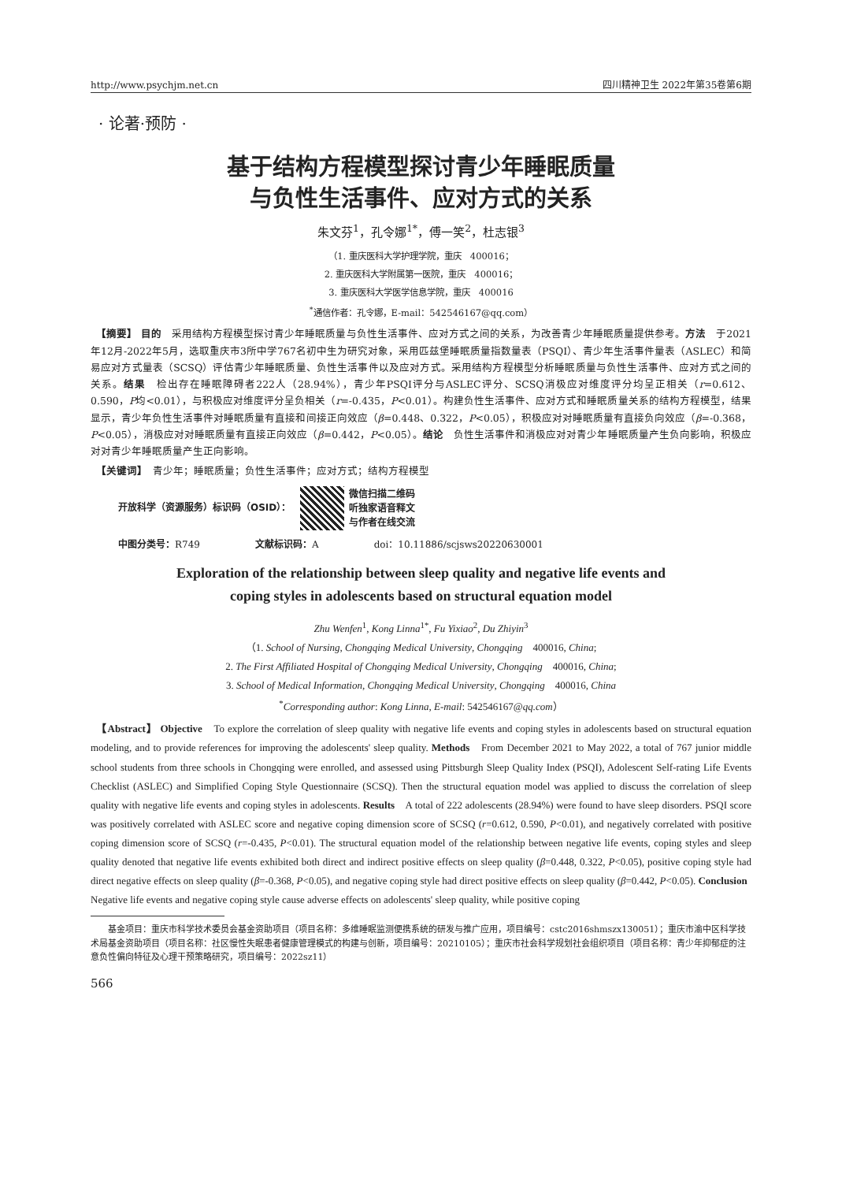http://www.psychjm.net.cn 四川精神卫生 2022年第35卷第6期
· 论著·预防 ·
基于结构方程模型探讨青少年睡眠质量
与负性生活事件、应对方式的关系
朱文芬<sup>1</sup>，孔令娜<sup>1*</sup>，傅一笑<sup>2</sup>，杜志银<sup>3</sup>
（1. 重庆医科大学护理学院，重庆　400016；
2. 重庆医科大学附属第一医院，重庆　400016；
3. 重庆医科大学医学信息学院，重庆　400016
<sup>*</sup> 通信作者：孔令娜，E-mail：542546167@qq.com）
　【摘要】 目的　采用结构方程模型探讨青少年睡眠质量与负性生活事件、应对方式之间的关系，为改善青少年睡眠质量提供参考。方法　于2021年12月-2022年5月，选取重庆市3所中学767名初中生为研究对象，采用匹兹堡睡眠质量指数量表（PSQI）、青少年生活事件量表（ASLEC）和简易应对方式量表（SCSQ）评估青少年睡眠质量、负性生活事件以及应对方式。采用结构方程模型分析睡眠质量与负性生活事件、应对方式之间的关系。结果　检出存在睡眠障碍者222人（28.94%），青少年PSQI评分与ASLEC评分、SCSQ消极应对维度评分均呈正相关（r=0.612、0.590，P均<0.01），与积极应对维度评分呈负相关（r=-0.435，P<0.01）。构建负性生活事件、应对方式和睡眠质量关系的结构方程模型，结果显示，青少年负性生活事件对睡眠质量有直接和间接正向效应（β=0.448、0.322，P<0.05），积极应对对睡眠质量有直接负向效应（β=-0.368，P<0.05），消极应对对睡眠质量有直接正向效应（β=0.442，P<0.05）。结论　负性生活事件和消极应对对青少年睡眠质量产生负向影响，积极应对对青少年睡眠质量产生正向影响。
　【关键词】　青少年；睡眠质量；负性生活事件；应对方式；结构方程模型
开放科学（资源服务）标识码（OSID）：
微信扫描二维码
听独家语音释文
与作者在线交流
中图分类号：R749 文献标识码：A doi：10.11886/scjsws20220630001
Exploration of the relationship between sleep quality and negative life events and
coping styles in adolescents based on structural equation model
Zhu Wenfen<sup>1</sup>, Kong Linna<sup>1*</sup>, Fu Yixiao<sup>2</sup>, Du Zhiyin<sup>3</sup>
（1. School of Nursing, Chongqing Medical University, Chongqing　400016, China;
2. The First Affiliated Hospital of Chongqing Medical University, Chongqing　400016, China;
3. School of Medical Information, Chongqing Medical University, Chongqing　400016, China
<sup>*</sup> Corresponding author: Kong Linna, E-mail: 542546167@qq.com）
　【Abstract】 Objective　To explore the correlation of sleep quality with negative life events and coping styles in adolescents based on structural equation modeling, and to provide references for improving the adolescents' sleep quality. Methods　From December 2021 to May 2022, a total of 767 junior middle school students from three schools in Chongqing were enrolled, and assessed using Pittsburgh Sleep Quality Index (PSQI), Adolescent Self-rating Life Events Checklist (ASLEC) and Simplified Coping Style Questionnaire (SCSQ). Then the structural equation model was applied to discuss the correlation of sleep quality with negative life events and coping styles in adolescents. Results　A total of 222 adolescents (28.94%) were found to have sleep disorders. PSQI score was positively correlated with ASLEC score and negative coping dimension score of SCSQ (r=0.612, 0.590, P<0.01), and negatively correlated with positive coping dimension score of SCSQ (r=-0.435, P<0.01). The structural equation model of the relationship between negative life events, coping styles and sleep quality denoted that negative life events exhibited both direct and indirect positive effects on sleep quality (β=0.448, 0.322, P<0.05), positive coping style had direct negative effects on sleep quality (β=-0.368, P<0.05), and negative coping style had direct positive effects on sleep quality (β=0.442, P<0.05). Conclusion　Negative life events and negative coping style cause adverse effects on adolescents' sleep quality, while positive coping
　　基金项目：重庆市科学技术委员会基金资助项目（项目名称：多维睡眠监测便携系统的研发与推广应用，项目编号：cstc2016shmszx130051）；重庆市渝中区科学技术局基金资助项目（项目名称：社区慢性失眠患者健康管理模式的构建与创新，项目编号：20210105）；重庆市社会科学规划社会组织项目（项目名称：青少年抑郁症的注意负性偏向特征及心理干预策略研究，项目编号：2022sz11）
566